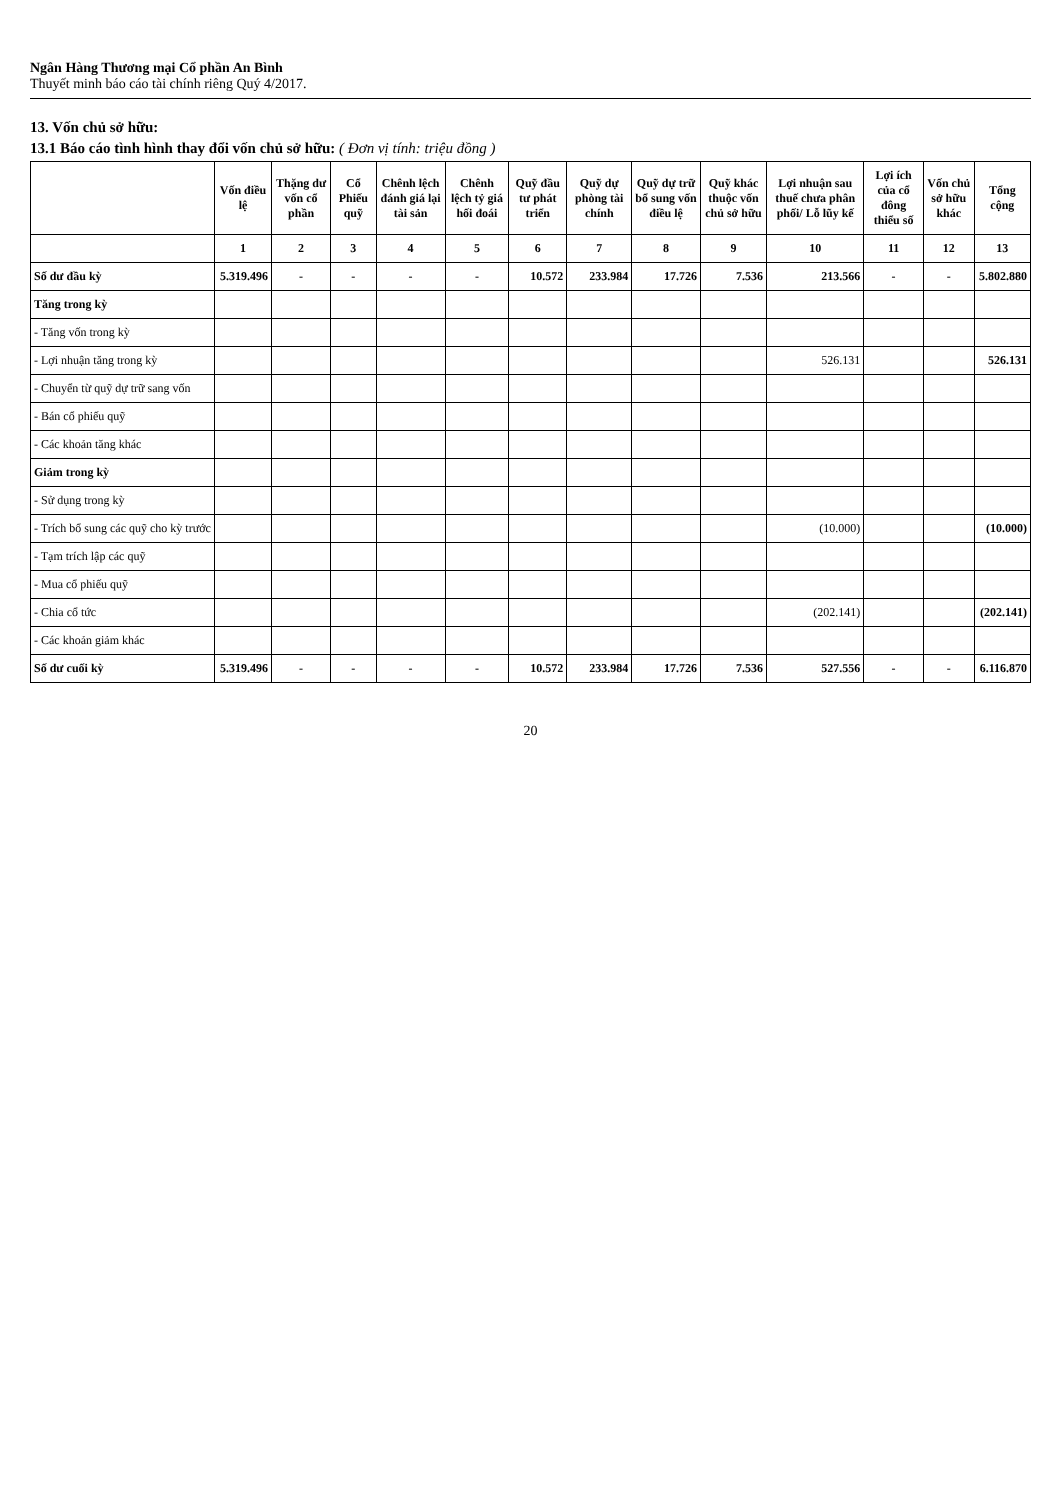Ngân Hàng Thương mại Cổ phần An Bình
Thuyết minh báo cáo tài chính riêng Quý 4/2017.
13. Vốn chủ sở hữu:
13.1 Báo cáo tình hình thay đổi vốn chủ sở hữu: ( Đơn vị tính: triệu đồng )
| | Vốn điều lệ | Thặng dư vốn cổ phần | Cổ Phiếu quỹ | Chênh lệch đánh giá lại tài sản | Chênh lệch tỷ giá hối đoái | Quỹ đầu tư phát triển | Quỹ dự phòng tài chính | Quỹ dự trữ bổ sung vốn điều lệ | Quỹ khác thuộc vốn chủ sở hữu | Lợi nhuận sau thuế chưa phân phối/ Lỗ lũy kế | Lợi ích của cổ đông thiểu số | Vốn chủ sở hữu khác | Tổng cộng |
| --- | --- | --- | --- | --- | --- | --- | --- | --- | --- | --- | --- | --- | --- |
| | 1 | 2 | 3 | 4 | 5 | 6 | 7 | 8 | 9 | 10 | 11 | 12 | 13 |
| Số dư đầu kỳ | 5.319.496 | - | - | - | - | 10.572 | 233.984 | 17.726 | 7.536 | 213.566 | - | - | 5.802.880 |
| Tăng trong kỳ | | | | | | | | | | | | | |
| - Tăng vốn trong kỳ | | | | | | | | | | | | | |
| - Lợi nhuận tăng trong kỳ | | | | | | | | | | 526.131 | | | 526.131 |
| - Chuyển từ quỹ dự trữ sang vốn | | | | | | | | | | | | | |
| - Bán cổ phiếu quỹ | | | | | | | | | | | | | |
| - Các khoản tăng khác | | | | | | | | | | | | | |
| Giảm trong kỳ | | | | | | | | | | | | | |
| - Sử dụng trong kỳ | | | | | | | | | | | | | |
| - Trích bổ sung các quỹ cho kỳ trước | | | | | | | | | | (10.000) | | | (10.000) |
| - Tạm trích lập các quỹ | | | | | | | | | | | | | |
| - Mua cổ phiếu quỹ | | | | | | | | | | | | | |
| - Chia cổ tức | | | | | | | | | | (202.141) | | | (202.141) |
| - Các khoản giảm khác | | | | | | | | | | | | | |
| Số dư cuối kỳ | 5.319.496 | - | - | - | - | 10.572 | 233.984 | 17.726 | 7.536 | 527.556 | - | - | 6.116.870 |
20